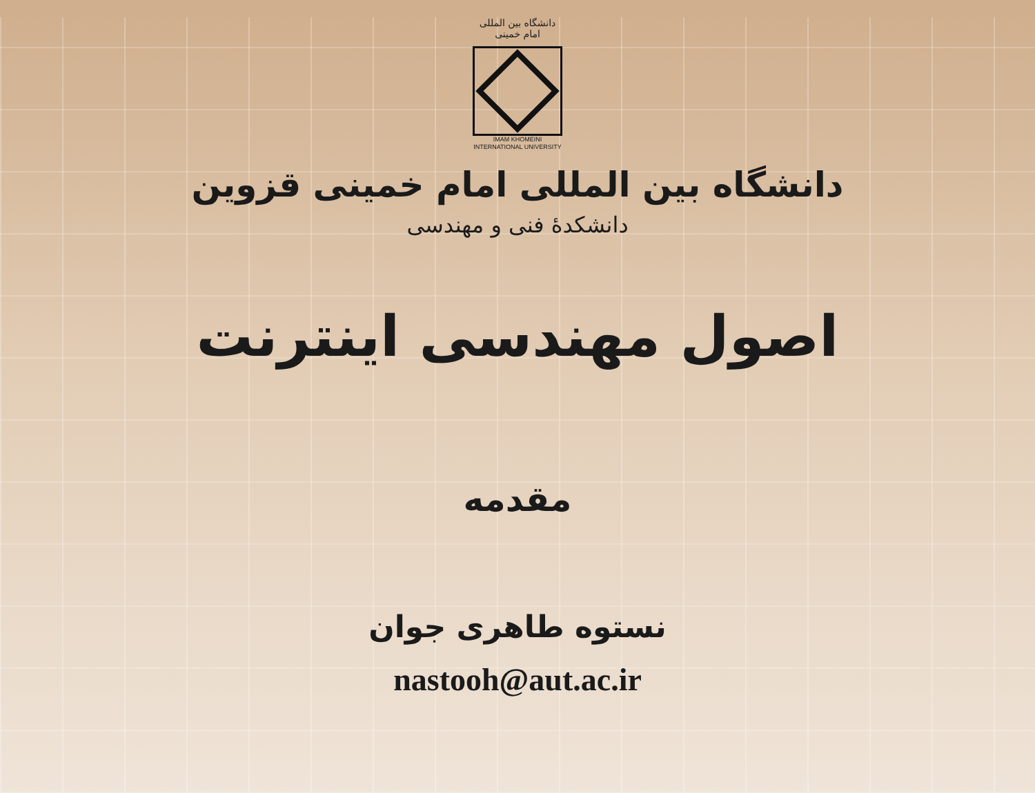دانشگاه بین المللی امام خمینی
IMAM KHOMEINI
INTERNATIONAL UNIVERSITY
دانشگاه بین المللی امام خمینی قزوین
دانشکدهٔ فنی و مهندسی
اصول مهندسی اینترنت
مقدمه
نستوه طاهری جوان
nastooh@aut.ac.ir